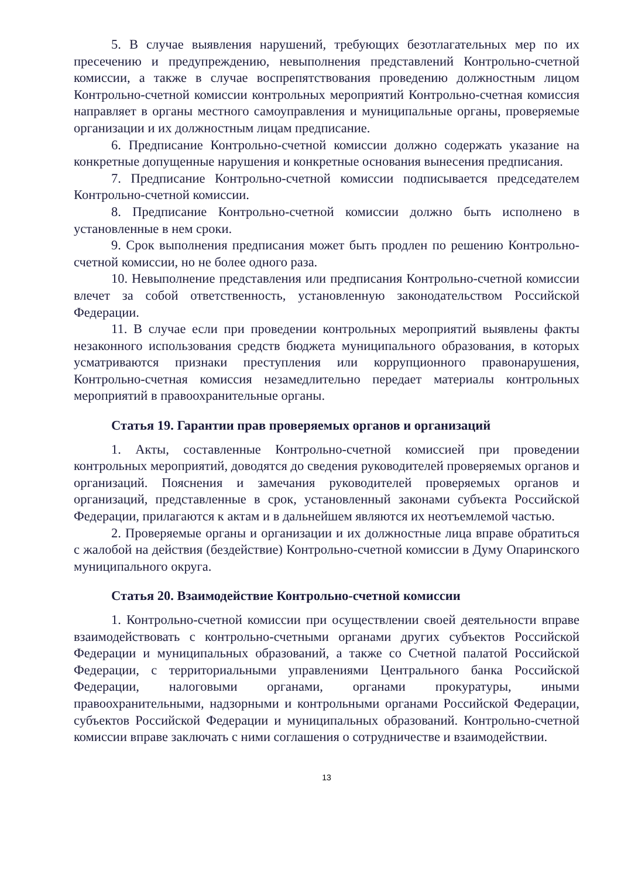5. В случае выявления нарушений, требующих безотлагательных мер по их пресечению и предупреждению, невыполнения представлений Контрольно-счетной комиссии, а также в случае воспрепятствования проведению должностным лицом Контрольно-счетной комиссии контрольных мероприятий Контрольно-счетная комиссия направляет в органы местного самоуправления и муниципальные органы, проверяемые организации и их должностным лицам предписание.
6. Предписание Контрольно-счетной комиссии должно содержать указание на конкретные допущенные нарушения и конкретные основания вынесения предписания.
7. Предписание Контрольно-счетной комиссии подписывается председателем Контрольно-счетной комиссии.
8. Предписание Контрольно-счетной комиссии должно быть исполнено в установленные в нем сроки.
9. Срок выполнения предписания может быть продлен по решению Контрольно-счетной комиссии, но не более одного раза.
10. Невыполнение представления или предписания Контрольно-счетной комиссии влечет за собой ответственность, установленную законодательством Российской Федерации.
11. В случае если при проведении контрольных мероприятий выявлены факты незаконного использования средств бюджета муниципального образования, в которых усматриваются признаки преступления или коррупционного правонарушения, Контрольно-счетная комиссия незамедлительно передает материалы контрольных мероприятий в правоохранительные органы.
Статья 19. Гарантии прав проверяемых органов и организаций
1. Акты, составленные Контрольно-счетной комиссией при проведении контрольных мероприятий, доводятся до сведения руководителей проверяемых органов и организаций. Пояснения и замечания руководителей проверяемых органов и организаций, представленные в срок, установленный законами субъекта Российской Федерации, прилагаются к актам и в дальнейшем являются их неотъемлемой частью.
2. Проверяемые органы и организации и их должностные лица вправе обратиться с жалобой на действия (бездействие) Контрольно-счетной комиссии в Думу Опаринского муниципального округа.
Статья 20. Взаимодействие Контрольно-счетной комиссии
1. Контрольно-счетной комиссии при осуществлении своей деятельности вправе взаимодействовать с контрольно-счетными органами других субъектов Российской Федерации и муниципальных образований, а также со Счетной палатой Российской Федерации, с территориальными управлениями Центрального банка Российской Федерации, налоговыми органами, органами прокуратуры, иными правоохранительными, надзорными и контрольными органами Российской Федерации, субъектов Российской Федерации и муниципальных образований. Контрольно-счетной комиссии вправе заключать с ними соглашения о сотрудничестве и взаимодействии.
13